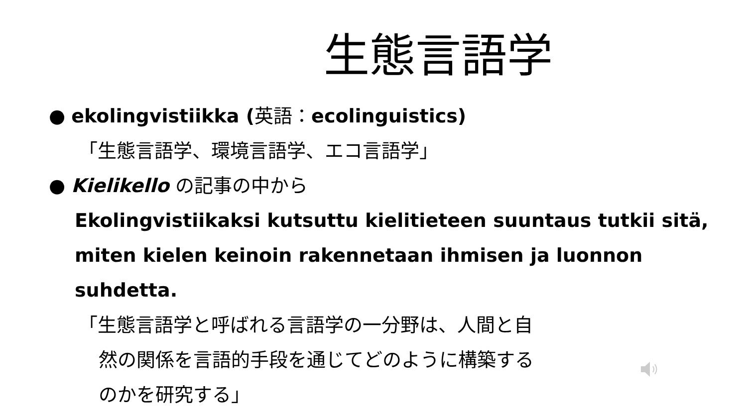生態言語学
● ekolingvistiikka (英語：ecolinguistics)
「生態言語学、環境言語学、エコ言語学」
● Kielikello の記事の中から
Ekolingvistiikaksi kutsuttu kielitieteen suuntaus tutkii sitä, miten kielen keinoin rakennetaan ihmisen ja luonnon suhdetta.
「生態言語学と呼ばれる言語学の一分野は、人間と自
然の関係を言語的手段を通じてどのように構築する
のかを研究する」